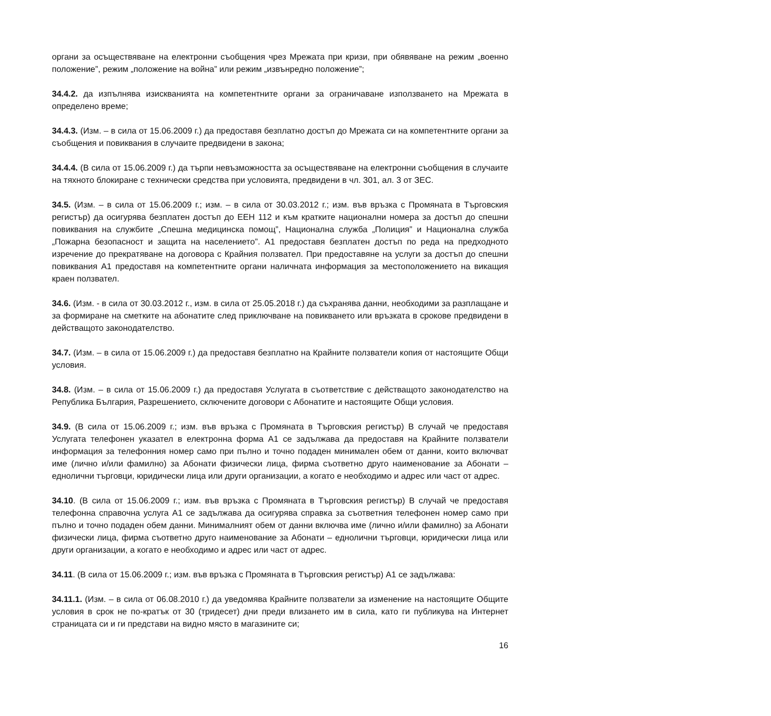органи за осъществяване на електронни съобщения чрез Мрежата при кризи, при обявяване на режим „военно положение”, режим „положение на война” или режим „извънредно положение”;
34.4.2. да изпълнява изискванията на компетентните органи за ограничаване използването на Мрежата в определено време;
34.4.3. (Изм. – в сила от 15.06.2009 г.) да предоставя безплатно достъп до Мрежата си на компетентните органи за съобщения и повиквания в случаите предвидени в закона;
34.4.4. (В сила от 15.06.2009 г.) да търпи невъзможността за осъществяване на електронни съобщения в случаите на тяхното блокиране с технически средства при условията, предвидени в чл. 301, ал. 3 от ЗЕС.
34.5. (Изм. – в сила от 15.06.2009 г.; изм. – в сила от 30.03.2012 г.; изм. във връзка с Промяната в Търговския регистър) да осигурява безплатен достъп до ЕЕН 112 и към кратките национални номера за достъп до спешни повиквания на службите „Спешна медицинска помощ”, Национална служба „Полиция” и Национална служба „Пожарна безопасност и защита на населението”. А1 предоставя безплатен достъп по реда на предходното изречение до прекратяване на договора с Крайния ползвател. При предоставяне на услуги за достъп до спешни повиквания А1 предоставя на компетентните органи наличната информация за местоположението на викащия краен ползвател.
34.6. (Изм. - в сила от 30.03.2012 г., изм. в сила от 25.05.2018 г.) да съхранява данни, необходими за разплащане и за формиране на сметките на абонатите след приключване на повикването или връзката в срокове предвидени в действащото законодателство.
34.7. (Изм. – в сила от 15.06.2009 г.) да предоставя безплатно на Крайните ползватели копия от настоящите Общи условия.
34.8. (Изм. – в сила от 15.06.2009 г.) да предоставя Услугата в съответствие с действащото законодателство на Република България, Разрешението, сключените договори с Абонатите и настоящите Общи условия.
34.9. (В сила от 15.06.2009 г.; изм. във връзка с Промяната в Търговския регистър) В случай че предоставя Услугата телефонен указател в електронна форма А1 се задължава да предоставя на Крайните ползватели информация за телефонния номер само при пълно и точно подаден минимален обем от данни, които включват име (лично и/или фамилно) за Абонати физически лица, фирма съответно друго наименование за Абонати – еднолични търговци, юридически лица или други организации, а когато е необходимо и адрес или част от адрес.
34.10. (В сила от 15.06.2009 г.; изм. във връзка с Промяната в Търговския регистър) В случай че предоставя телефонна справочна услуга А1 се задължава да осигурява справка за съответния телефонен номер само при пълно и точно подаден обем данни. Минималният обем от данни включва име (лично и/или фамилно) за Абонати физически лица, фирма съответно друго наименование за Абонати – еднолични търговци, юридически лица или други организации, а когато е необходимо и адрес или част от адрес.
34.11. (В сила от 15.06.2009 г.; изм. във връзка с Промяната в Търговския регистър) А1 се задължава:
34.11.1. (Изм. – в сила от 06.08.2010 г.) да уведомява Крайните ползватели за изменение на настоящите Общите условия в срок не по-кратък от 30 (тридесет) дни преди влизането им в сила, като ги публикува на Интернет страницата си и ги представи на видно място в магазините си;
16